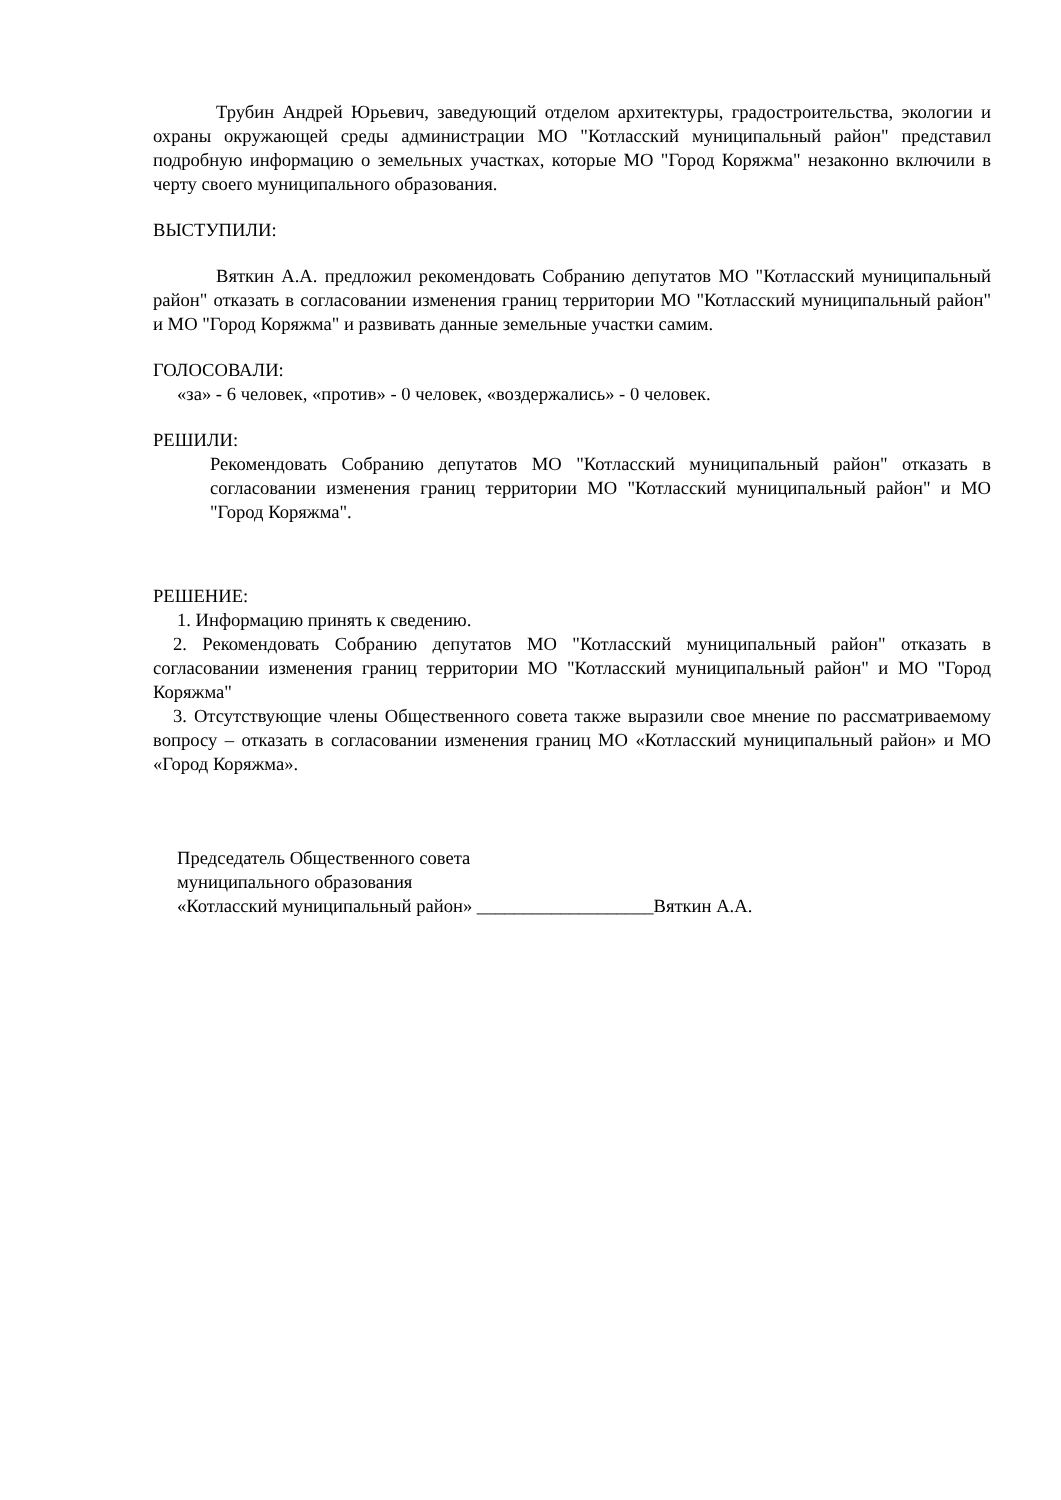Трубин Андрей Юрьевич, заведующий отделом архитектуры, градостроительства, экологии и охраны окружающей среды администрации МО "Котласский муниципальный район" представил подробную информацию о земельных участках, которые МО "Город Коряжма" незаконно включили в черту своего муниципального образования.
ВЫСТУПИЛИ:
Вяткин А.А. предложил рекомендовать Собранию депутатов МО "Котласский муниципальный район" отказать в согласовании изменения границ территории МО "Котласский муниципальный район" и МО "Город Коряжма" и развивать данные земельные участки самим.
ГОЛОСОВАЛИ:
«за» - 6 человек, «против» - 0 человек, «воздержались» - 0 человек.
РЕШИЛИ:
Рекомендовать Собранию депутатов МО "Котласский муниципальный район" отказать в согласовании изменения границ территории МО "Котласский муниципальный район" и МО "Город Коряжма".
РЕШЕНИЕ:
1. Информацию принять к сведению.
2. Рекомендовать Собранию депутатов МО "Котласский муниципальный район" отказать в согласовании изменения границ территории МО "Котласский муниципальный район" и МО "Город Коряжма"
3. Отсутствующие члены Общественного совета также выразили свое мнение по рассматриваемому вопросу – отказать в согласовании изменения границ МО «Котласский муниципальный район» и МО «Город Коряжма».
Председатель Общественного совета
муниципального образования
«Котласский муниципальный район» ___________________Вяткин А.А.